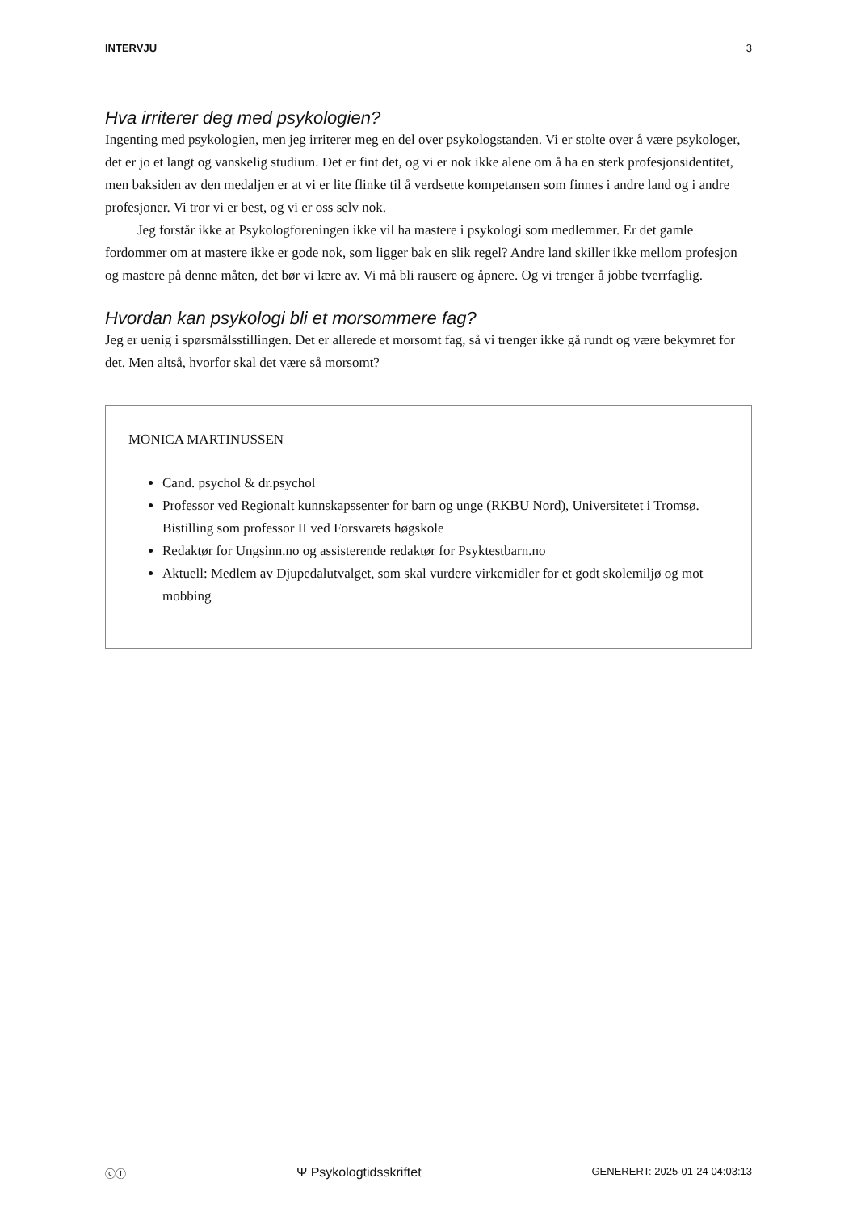INTERVJU 3
Hva irriterer deg med psykologien?
Ingenting med psykologien, men jeg irriterer meg en del over psykologstanden. Vi er stolte over å være psykologer, det er jo et langt og vanskelig studium. Det er fint det, og vi er nok ikke alene om å ha en sterk profesjonsidentitet, men baksiden av den medaljen er at vi er lite flinke til å verdsette kompetansen som finnes i andre land og i andre profesjoner. Vi tror vi er best, og vi er oss selv nok.
Jeg forstår ikke at Psykologforeningen ikke vil ha mastere i psykologi som medlemmer. Er det gamle fordommer om at mastere ikke er gode nok, som ligger bak en slik regel? Andre land skiller ikke mellom profesjon og mastere på denne måten, det bør vi lære av. Vi må bli rausere og åpnere. Og vi trenger å jobbe tverrfaglig.
Hvordan kan psykologi bli et morsommere fag?
Jeg er uenig i spørsmålsstillingen. Det er allerede et morsomt fag, så vi trenger ikke gå rundt og være bekymret for det. Men altså, hvorfor skal det være så morsomt?
MONICA MARTINUSSEN
Cand. psychol & dr.psychol
Professor ved Regionalt kunnskapssenter for barn og unge (RKBU Nord), Universitetet i Tromsø. Bistilling som professor II ved Forsvarets høgskole
Redaktør for Ungsinn.no og assisterende redaktør for Psyktestbarn.no
Aktuell: Medlem av Djupedalutvalget, som skal vurdere virkemidler for et godt skolemiljø og mot mobbing
ⓒⓘ Ψ Psykologtidsskriftet GENERERT: 2025-01-24 04:03:13